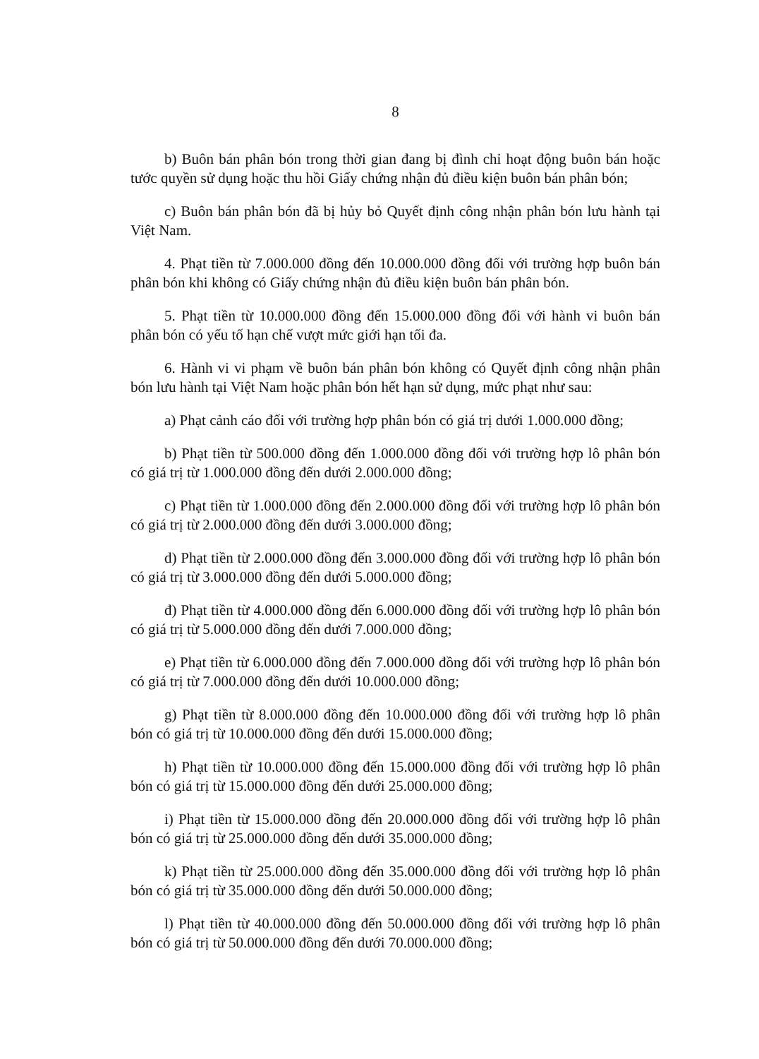8
b) Buôn bán phân bón trong thời gian đang bị đình chỉ hoạt động buôn bán hoặc tước quyền sử dụng hoặc thu hồi Giấy chứng nhận đủ điều kiện buôn bán phân bón;
c) Buôn bán phân bón đã bị hủy bỏ Quyết định công nhận phân bón lưu hành tại Việt Nam.
4. Phạt tiền từ 7.000.000 đồng đến 10.000.000 đồng đối với trường hợp buôn bán phân bón khi không có Giấy chứng nhận đủ điều kiện buôn bán phân bón.
5. Phạt tiền từ 10.000.000 đồng đến 15.000.000 đồng đối với hành vi buôn bán phân bón có yếu tố hạn chế vượt mức giới hạn tối đa.
6. Hành vi vi phạm về buôn bán phân bón không có Quyết định công nhận phân bón lưu hành tại Việt Nam hoặc phân bón hết hạn sử dụng, mức phạt như sau:
a) Phạt cảnh cáo đối với trường hợp phân bón có giá trị dưới 1.000.000 đồng;
b) Phạt tiền từ 500.000 đồng đến 1.000.000 đồng đối với trường hợp lô phân bón có giá trị từ 1.000.000 đồng đến dưới 2.000.000 đồng;
c) Phạt tiền từ 1.000.000 đồng đến 2.000.000 đồng đối với trường hợp lô phân bón có giá trị từ 2.000.000 đồng đến dưới 3.000.000 đồng;
d) Phạt tiền từ 2.000.000 đồng đến 3.000.000 đồng đối với trường hợp lô phân bón có giá trị từ 3.000.000 đồng đến dưới 5.000.000 đồng;
đ) Phạt tiền từ 4.000.000 đồng đến 6.000.000 đồng đối với trường hợp lô phân bón có giá trị từ 5.000.000 đồng đến dưới 7.000.000 đồng;
e) Phạt tiền từ 6.000.000 đồng đến 7.000.000 đồng đối với trường hợp lô phân bón có giá trị từ 7.000.000 đồng đến dưới 10.000.000 đồng;
g) Phạt tiền từ 8.000.000 đồng đến 10.000.000 đồng đối với trường hợp lô phân bón có giá trị từ 10.000.000 đồng đến dưới 15.000.000 đồng;
h) Phạt tiền từ 10.000.000 đồng đến 15.000.000 đồng đối với trường hợp lô phân bón có giá trị từ 15.000.000 đồng đến dưới 25.000.000 đồng;
i) Phạt tiền từ 15.000.000 đồng đến 20.000.000 đồng đối với trường hợp lô phân bón có giá trị từ 25.000.000 đồng đến dưới 35.000.000 đồng;
k) Phạt tiền từ 25.000.000 đồng đến 35.000.000 đồng đối với trường hợp lô phân bón có giá trị từ 35.000.000 đồng đến dưới 50.000.000 đồng;
l) Phạt tiền từ 40.000.000 đồng đến 50.000.000 đồng đối với trường hợp lô phân bón có giá trị từ 50.000.000 đồng đến dưới 70.000.000 đồng;